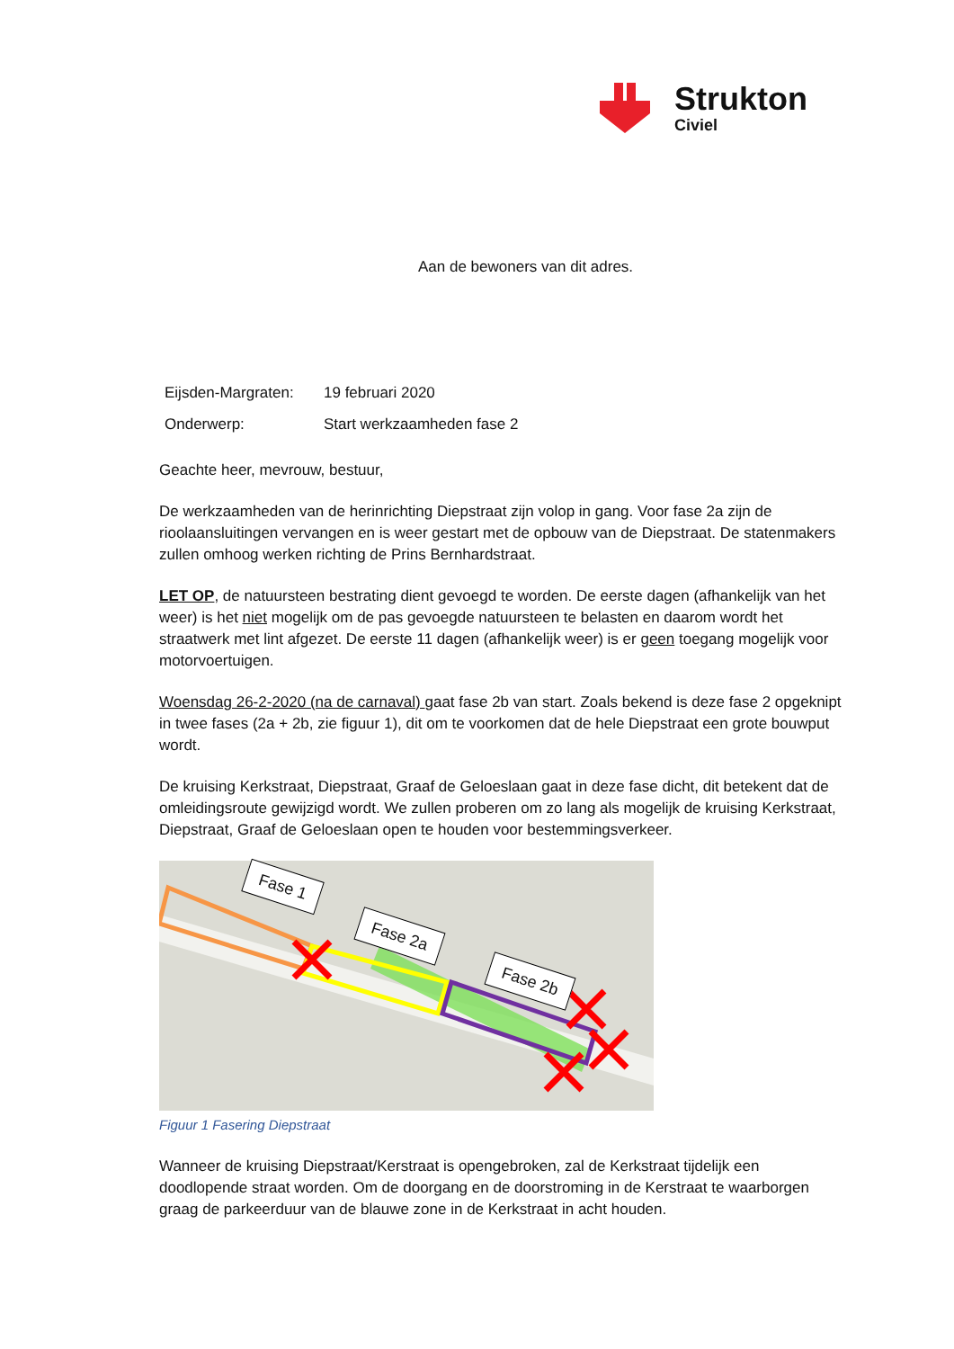Strukton
Civiel
Aan de bewoners van dit adres.
| Eijsden-Margraten: | 19 februari 2020 |
| Onderwerp: | Start werkzaamheden fase 2 |
Geachte heer, mevrouw, bestuur,
De werkzaamheden van de herinrichting Diepstraat zijn volop in gang. Voor fase 2a zijn de rioolaansluitingen vervangen en is weer gestart met de opbouw van de Diepstraat. De statenmakers zullen omhoog werken richting de Prins Bernhardstraat.
LET OP, de natuursteen bestrating dient gevoegd te worden. De eerste dagen (afhankelijk van het weer) is het niet mogelijk om de pas gevoegde natuursteen te belasten en daarom wordt het straatwerk met lint afgezet. De eerste 11 dagen (afhankelijk weer) is er geen toegang mogelijk voor motorvoertuigen.
Woensdag 26-2-2020 (na de carnaval) gaat fase 2b van start. Zoals bekend is deze fase 2 opgeknipt in twee fases (2a + 2b, zie figuur 1), dit om te voorkomen dat de hele Diepstraat een grote bouwput wordt.
De kruising Kerkstraat, Diepstraat, Graaf de Geloeslaan gaat in deze fase dicht, dit betekent dat de omleidingsroute gewijzigd wordt. We zullen proberen om zo lang als mogelijk de kruising Kerkstraat, Diepstraat, Graaf de Geloeslaan open te houden voor bestemmingsverkeer.
Fase 1
Fase 2a
Fase 2b
Figuur 1 Fasering Diepstraat
Wanneer de kruising Diepstraat/Kerstraat is opengebroken, zal de Kerkstraat tijdelijk een doodlopende straat worden. Om de doorgang en de doorstroming in de Kerstraat te waarborgen graag de parkeerduur van de blauwe zone in de Kerkstraat in acht houden.